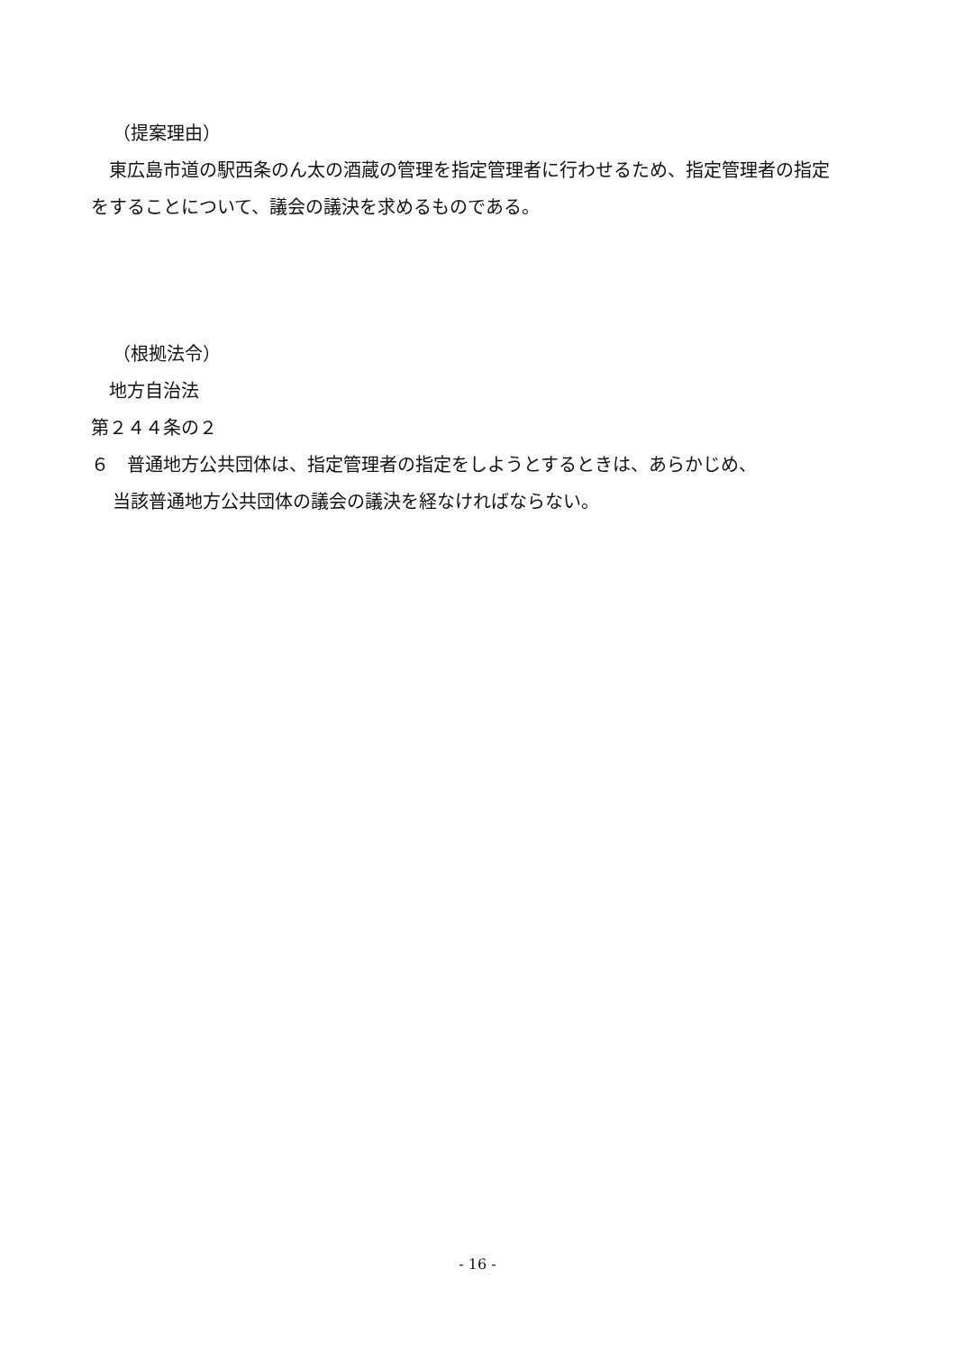（提案理由）
　東広島市道の駅西条のん太の酒蔵の管理を指定管理者に行わせるため、指定管理者の指定をすることについて、議会の議決を求めるものである。
（根拠法令）
　地方自治法
第２４４条の２
６　普通地方公共団体は、指定管理者の指定をしようとするときは、あらかじめ、
当該普通地方公共団体の議会の議決を経なければならない。
- 16 -